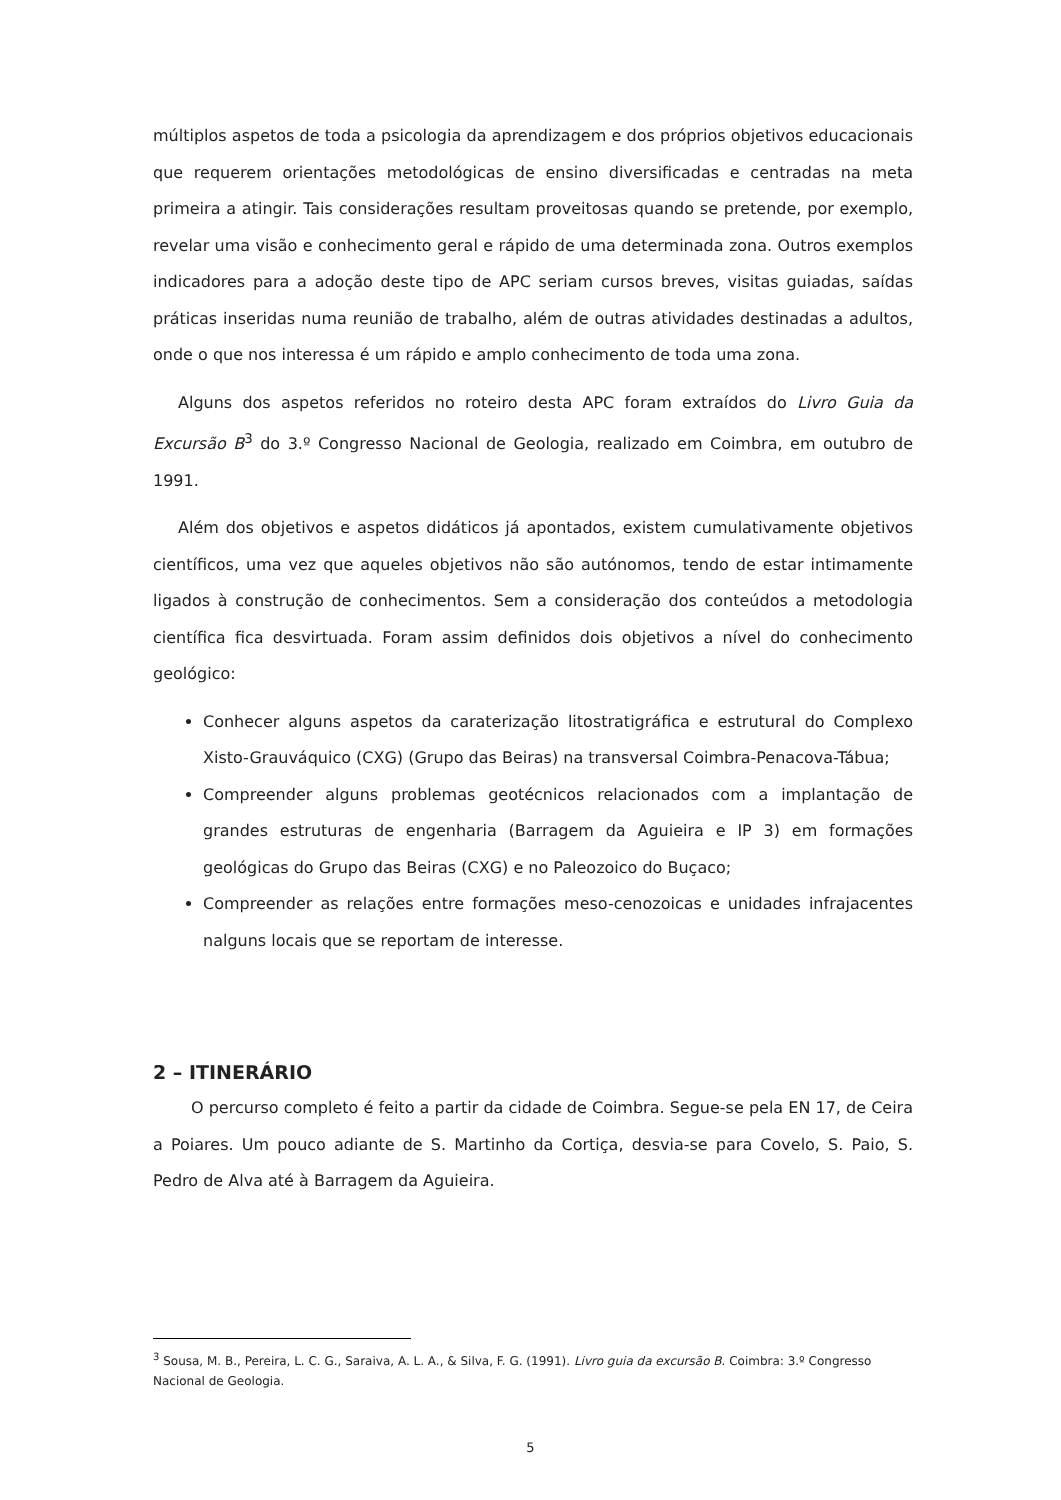múltiplos aspetos de toda a psicologia da aprendizagem e dos próprios objetivos educacionais que requerem orientações metodológicas de ensino diversificadas e centradas na meta primeira a atingir. Tais considerações resultam proveitosas quando se pretende, por exemplo, revelar uma visão e conhecimento geral e rápido de uma determinada zona. Outros exemplos indicadores para a adoção deste tipo de APC seriam cursos breves, visitas guiadas, saídas práticas inseridas numa reunião de trabalho, além de outras atividades destinadas a adultos, onde o que nos interessa é um rápido e amplo conhecimento de toda uma zona.
Alguns dos aspetos referidos no roteiro desta APC foram extraídos do Livro Guia da Excursão B<sup>3</sup> do 3.º Congresso Nacional de Geologia, realizado em Coimbra, em outubro de 1991.
Além dos objetivos e aspetos didáticos já apontados, existem cumulativamente objetivos científicos, uma vez que aqueles objetivos não são autónomos, tendo de estar intimamente ligados à construção de conhecimentos. Sem a consideração dos conteúdos a metodologia científica fica desvirtuada. Foram assim definidos dois objetivos a nível do conhecimento geológico:
Conhecer alguns aspetos da caraterização litostratigráfica e estrutural do Complexo Xisto-Grauváquico (CXG) (Grupo das Beiras) na transversal Coimbra-Penacova-Tábua;
Compreender alguns problemas geotécnicos relacionados com a implantação de grandes estruturas de engenharia (Barragem da Aguieira e IP 3) em formações geológicas do Grupo das Beiras (CXG) e no Paleozoico do Buçaco;
Compreender as relações entre formações meso-cenozoicas e unidades infrajacentes nalguns locais que se reportam de interesse.
2 – ITINERÁRIO
O percurso completo é feito a partir da cidade de Coimbra. Segue-se pela EN 17, de Ceira a Poiares. Um pouco adiante de S. Martinho da Cortiça, desvia-se para Covelo, S. Paio, S. Pedro de Alva até à Barragem da Aguieira.
<sup>3</sup> Sousa, M. B., Pereira, L. C. G., Saraiva, A. L. A., & Silva, F. G. (1991). Livro guia da excursão B. Coimbra: 3.º Congresso Nacional de Geologia.
5